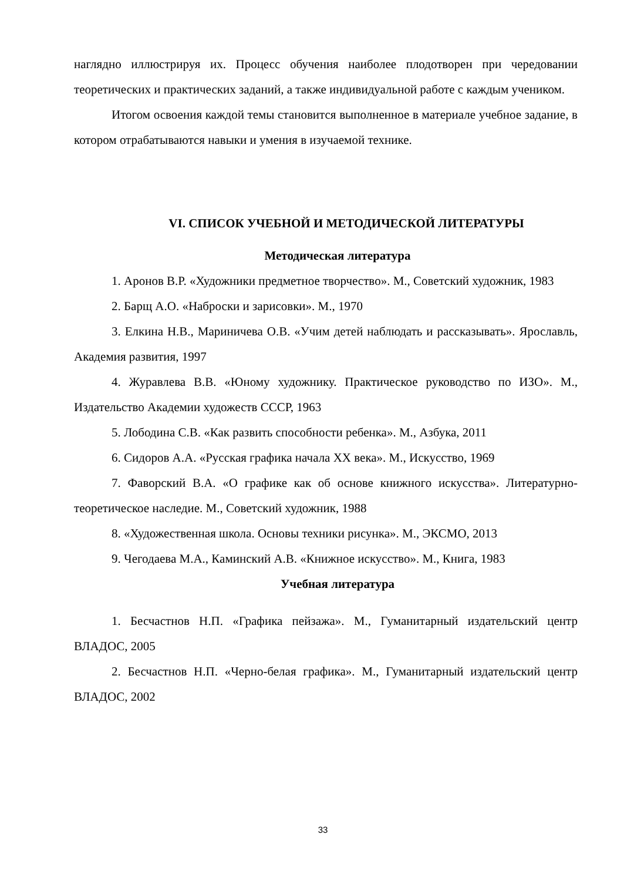наглядно иллюстрируя их. Процесс обучения наиболее плодотворен при чередовании теоретических и практических заданий, а также индивидуальной работе с каждым учеником.
Итогом освоения каждой темы становится выполненное в материале учебное задание, в котором отрабатываются навыки и умения в изучаемой технике.
VI. СПИСОК УЧЕБНОЙ И МЕТОДИЧЕСКОЙ ЛИТЕРАТУРЫ
Методическая литература
1. Аронов В.Р. «Художники предметное творчество». М., Советский художник, 1983
2. Барщ А.О. «Наброски и зарисовки». М., 1970
3. Елкина Н.В., Мариничева О.В. «Учим детей наблюдать и рассказывать». Ярославль, Академия развития, 1997
4. Журавлева В.В. «Юному художнику. Практическое руководство по ИЗО». М., Издательство Академии художеств СССР, 1963
5. Лободина С.В. «Как развить способности ребенка». М., Азбука, 2011
6. Сидоров А.А. «Русская графика начала XX века». М., Искусство, 1969
7. Фаворский В.А. «О графике как об основе книжного искусства». Литературно-теоретическое наследие. М., Советский художник, 1988
8. «Художественная школа. Основы техники рисунка». М., ЭКСМО, 2013
9. Чегодаева М.А., Каминский А.В. «Книжное искусство». М., Книга, 1983
Учебная литература
1. Бесчастнов Н.П. «Графика пейзажа». М., Гуманитарный издательский центр ВЛАДОС, 2005
2. Бесчастнов Н.П. «Черно-белая графика». М., Гуманитарный издательский центр ВЛАДОС, 2002
33